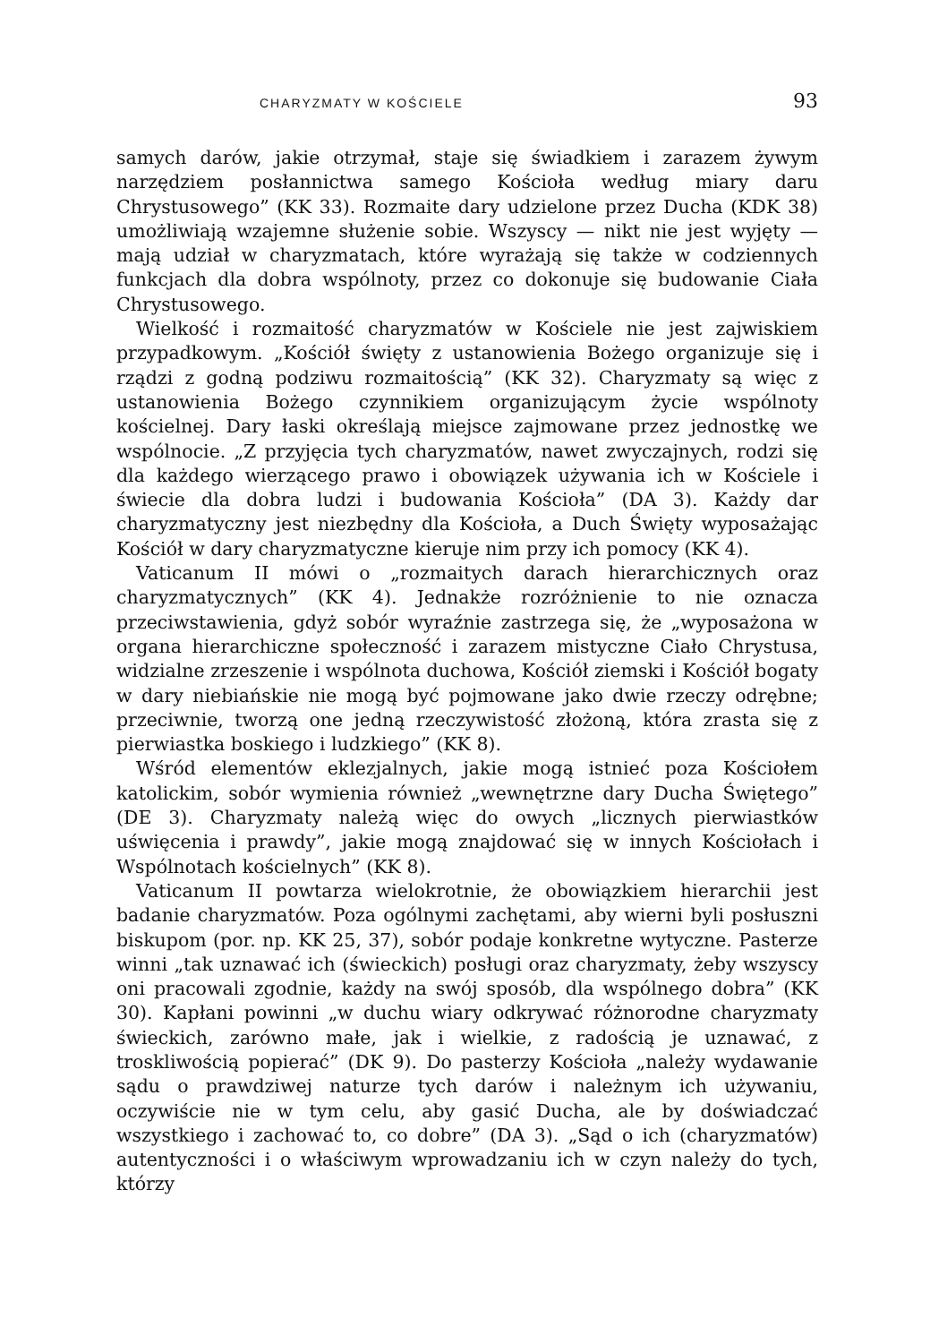CHARYZMATY W KOŚCIELE 93
samych darów, jakie otrzymał, staje się świadkiem i zarazem żywym narzędziem posłannictwa samego Kościoła według miary daru Chrystusowego” (KK 33). Rozmaite dary udzielone przez Ducha (KDK 38) umożliwiają wzajemne służenie sobie. Wszyscy — nikt nie jest wyjęty — mają udział w charyzmatach, które wyrażają się także w codziennych funkcjach dla dobra wspólnoty, przez co dokonuje się budowanie Ciała Chrystusowego.
Wielkość i rozmaitość charyzmatów w Kościele nie jest zajwiskiem przypadkowym. „Kościół święty z ustanowienia Bożego organizuje się i rządzi z godną podziwu rozmaitością” (KK 32). Charyzmaty są więc z ustanowienia Bożego czynnikiem organizującym życie wspólnoty kościelnej. Dary łaski określają miejsce zajmowane przez jednostkę we wspólnocie. „Z przyjęcia tych charyzmatów, nawet zwyczajnych, rodzi się dla każdego wierzącego prawo i obowiązek używania ich w Kościele i świecie dla dobra ludzi i budowania Kościoła” (DA 3). Każdy dar charyzmatyczny jest niezbędny dla Kościoła, a Duch Święty wyposażając Kościół w dary charyzmatyczne kieruje nim przy ich pomocy (KK 4).
Vaticanum II mówi o „rozmaitych darach hierarchicznych oraz charyzmatycznych” (KK 4). Jednakże rozróżnienie to nie oznacza przeciwstawienia, gdyż sobór wyraźnie zastrzega się, że „wyposażona w organa hierarchiczne społeczność i zarazem mistyczne Ciało Chrystusa, widzialne zrzeszenie i wspólnota duchowa, Kościół ziemski i Kościół bogaty w dary niebiańskie nie mogą być pojmowane jako dwie rzeczy odrębne; przeciwnie, tworzą one jedną rzeczywistość złożoną, która zrasta się z pierwiastka boskiego i ludzkiego” (KK 8).
Wśród elementów eklezjalnych, jakie mogą istnieć poza Kościołem katolickim, sobór wymienia również „wewnętrzne dary Ducha Świętego” (DE 3). Charyzmaty należą więc do owych „licznych pierwiastków uświęcenia i prawdy”, jakie mogą znajdować się w innych Kościołach i Wspólnotach kościelnych” (KK 8).
Vaticanum II powtarza wielokrotnie, że obowiązkiem hierarchii jest badanie charyzmatów. Poza ogólnymi zachętami, aby wierni byli posłuszni biskupom (por. np. KK 25, 37), sobór podaje konkretne wytyczne. Pasterze winni „tak uznawać ich (świeckich) posługi oraz charyzmaty, żeby wszyscy oni pracowali zgodnie, każdy na swój sposób, dla wspólnego dobra” (KK 30). Kapłani powinni „w duchu wiary odkrywać różnorodne charyzmaty świeckich, zarówno małe, jak i wielkie, z radością je uznawać, z troskliwością popierać” (DK 9). Do pasterzy Kościoła „należy wydawanie sądu o prawdziwej naturze tych darów i należnym ich używaniu, oczywiście nie w tym celu, aby gasić Ducha, ale by doświadczać wszystkiego i zachować to, co dobre” (DA 3). „Sąd o ich (charyzmatów) autentyczności i o właściwym wprowadzaniu ich w czyn należy do tych, którzy